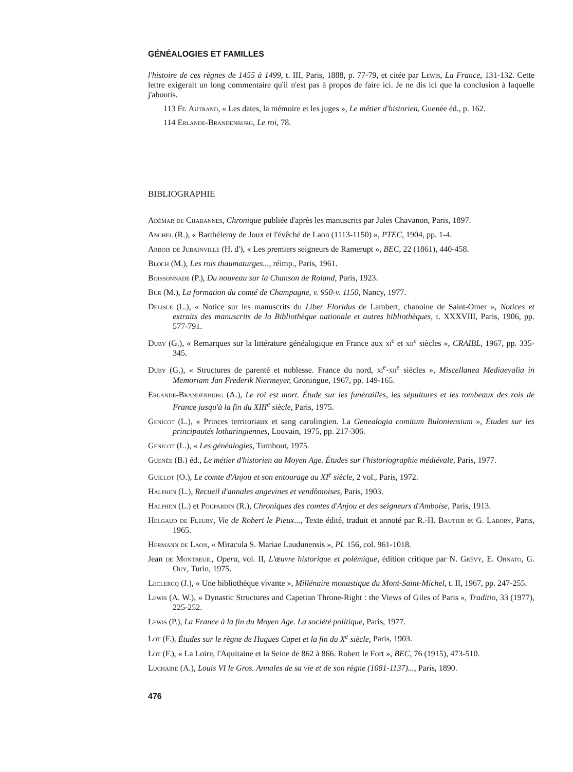GÉNÉALOGIES ET FAMILLES
l'histoire de ces règnes de 1455 à 1499, t. III, Paris, 1888, p. 77-79, et citée par Lewis, La France, 131-132. Cette lettre exigerait un long commentaire qu'il n'est pas à propos de faire ici. Je ne dis ici que la conclusion à laquelle j'aboutis.
113 Fr. Autrand, « Les dates, la mémoire et les juges », Le métier d'historien, Guenée éd., p. 162.
114 Erlande-Brandenburg, Le roi, 78.
BIBLIOGRAPHIE
Adémar de Chabannes, Chronique publiée d'après les manuscrits par Jules Chavanon, Paris, 1897.
Anchel (R.), « Barthélemy de Joux et l'évêché de Laon (1113-1150) », PTEC, 1904, pp. 1-4.
Arbois de Jubainville (H. d'), « Les premiers seigneurs de Ramerupt », BEC, 22 (1861), 440-458.
Bloch (M.), Les rois thaumaturges..., réimp., Paris, 1961.
Boissonnade (P.), Du nouveau sur la Chanson de Roland, Paris, 1923.
Bur (M.), La formation du comté de Champagne, v. 950-v. 1150, Nancy, 1977.
Delisle (L.), « Notice sur les manuscrits du Liber Floridus de Lambert, chanoine de Saint-Omer », Notices et extraits des manuscrits de la Bibliothèque nationale et autres bibliothèques, t. XXXVIII, Paris, 1906, pp. 577-791.
Duby (G.), « Remarques sur la littérature généalogique en France aux xi<sup>e</sup> et xii<sup>e</sup> siècles », CRAIBL, 1967, pp. 335-345.
Duby (G.), « Structures de parenté et noblesse. France du nord, xi<sup>e</sup>-xii<sup>e</sup> siècles », Miscellanea Mediaevalia in Memoriam Jan Frederik Niermeyer, Groningue, 1967, pp. 149-165.
Erlande-Brandenburg (A.), Le roi est mort. Étude sur les funérailles, les sépultures et les tombeaux des rois de France jusqu'à la fin du XIII<sup>e</sup> siècle, Paris, 1975.
Genicot (L.), « Princes territoriaux et sang carolingien. La Genealogia comitum Buloniensium », Études sur les principautés lotharingiennes, Louvain, 1975, pp. 217-306.
Genicot (L.), « Les généalogies, Turnhout, 1975.
Guenée (B.) éd., Le métier d'historien au Moyen Age. Études sur l'historiographie médiévale, Paris, 1977.
Guillot (O.), Le comte d'Anjou et son entourage au XI<sup>e</sup> siècle, 2 vol., Paris, 1972.
Halphen (L.), Recueil d'annales angevines et vendômoises, Paris, 1903.
Halphen (L.) et Poupardin (R.), Chroniques des comtes d'Anjou et des seigneurs d'Amboise, Paris, 1913.
Helgaud de Fleury, Vie de Robert le Pieux..., Texte édité, traduit et annoté par R.-H. Bautier et G. Labory, Paris, 1965.
Hermann de Laon, « Miracula S. Mariae Laudunensis », PL 156, col. 961-1018.
Jean de Montreuil, Opera, vol. II, L'œuvre historique et polémique, édition critique par N. Grévy, E. Ornato, G. Ouy, Turin, 1975.
Leclercq (J.), « Une bibliothèque vivante », Millénaire monastique du Mont-Saint-Michel, t. II, 1967, pp. 247-255.
Lewis (A. W.), « Dynastic Structures and Capetian Throne-Right : the Views of Giles of Paris », Traditio, 33 (1977), 225-252.
Lewis (P.), La France à la fin du Moyen Age. La société politique, Paris, 1977.
Lot (F.), Études sur le règne de Hugues Capet et la fin du X<sup>e</sup> siècle, Paris, 1903.
Lot (F.), « La Loire, l'Aquitaine et la Seine de 862 à 866. Robert le Fort », BEC, 76 (1915), 473-510.
Luchaire (A.), Louis VI le Gros. Annales de sa vie et de son règne (1081-1137)..., Paris, 1890.
476